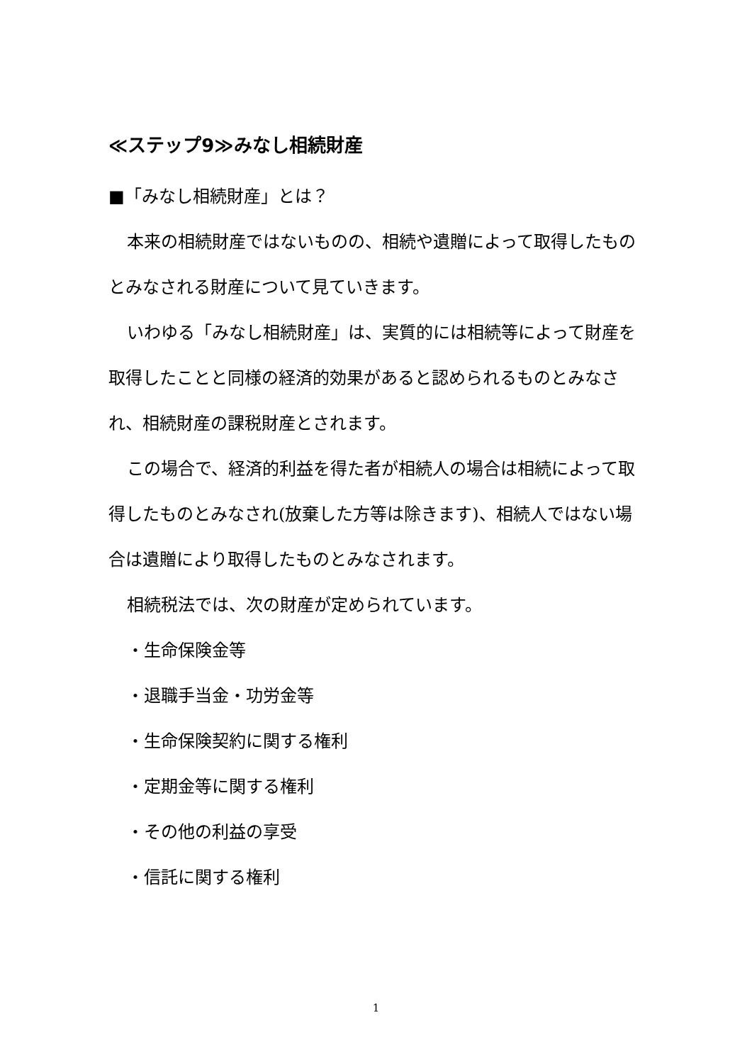≪ステップ9≫みなし相続財産
■「みなし相続財産」とは？
本来の相続財産ではないものの、相続や遺贈によって取得したものとみなされる財産について見ていきます。
いわゆる「みなし相続財産」は、実質的には相続等によって財産を取得したことと同様の経済的効果があると認められるものとみなされ、相続財産の課税財産とされます。
この場合で、経済的利益を得た者が相続人の場合は相続によって取得したものとみなされ(放棄した方等は除きます)、相続人ではない場合は遺贈により取得したものとみなされます。
相続税法では、次の財産が定められています。
・生命保険金等
・退職手当金・功労金等
・生命保険契約に関する権利
・定期金等に関する権利
・その他の利益の享受
・信託に関する権利
1